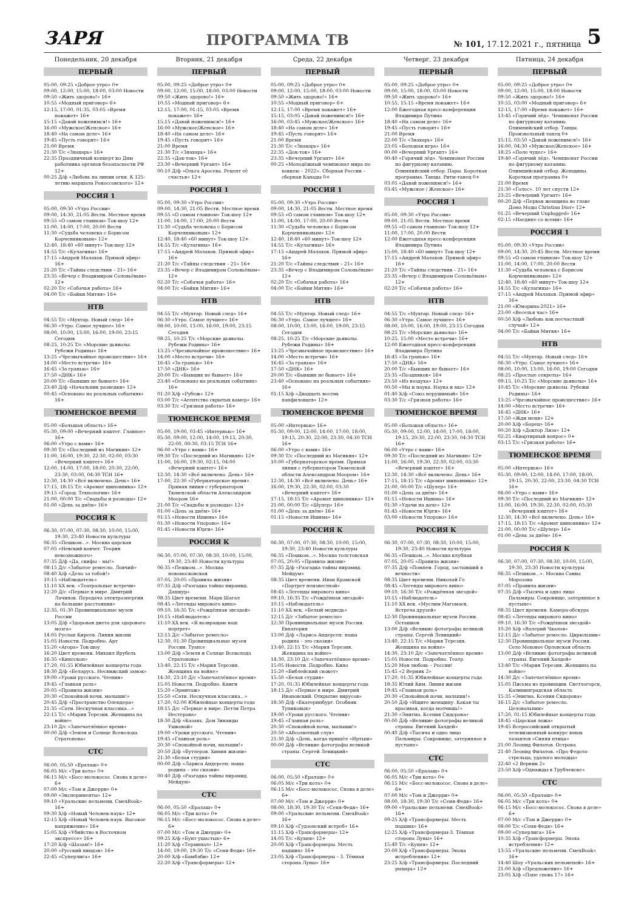ЗАРЯ
ПРОГРАММА ТВ
№ 101, 17.12.2021 г., пятница 5
Понедельник, 20 декабря
ПЕРВЫЙ
05:00, 09:25 «Доброе утро» 0+
09:00, 12:00, 15:00, 18:00, 03:00 Новости
09:50 «Жить здорово!» 16+
10:55 «Модный приговор» 6+
12:15, 17:00, 01:35, 03:05 «Время покажет» 16+
15:15 «Давай поженимся!» 16+
16:00 «Мужское/Женское» 16+
18:40 «На самом деле» 16+
19:45 «Пусть говорят» 16+
21:00 Время
21:30 Т/с «Знахарь» 16+
22:35 Праздничный концерт ко Дню работника органов безопасности РФ 12+
00:25 Д/ф «Любовь на линии огня. К 125-летию маршала Рокоссовского» 12+
РОССИЯ 1
05:00, 09:30 «Утро России»
09:00, 14:30, 21:05 Вести. Местное время
09:55 «О самом главном» Ток-шоу 12+
11:00, 14:00, 17:00, 20:00 Вести
11:30 «Судьба человека с Борисом Корчевниковым» 12+
12:40, 18:40 «60 минут» Ток-шоу 12+
14:55 Т/с «Кулагины» 16+
17:15 «Андрей Малахов. Прямой эфир» 16+
21:20 Т/с «Тайны следствия – 21» 16+
23:35 «Вечер с Владимиром Соловьёвым» 12+
02:20 Т/с «Собачья работа» 16+
04:00 Т/с «Байки Митяя» 16+
НТВ
04:55 Т/с «Мухтар. Новый след» 16+
06:30 «Утро. Самое лучшее» 16+
08:00, 10:00, 13:00, 16:00, 19:00, 23:15 Сегодня
08:25, 10:25 Т/с «Морские дьяволы. Рубежи Родины» 16+
13:25 «Чрезвычайное происшествие» 16+
14:00 «Место встречи» 16+
16:45 «За гранью» 16+
17:50 «ДНК» 16+
20:00 Т/с «Бывших не бывает» 16+
23:40 Д/ф «Начальник разведки» 12+
00:45 «Основано на реальных событиях» 16+
ТЮМЕНСКОЕ ВРЕМЯ
05:00 «Большая область» 16+
05:30, 09:00 «Вечерний хэштег. Главное» 16+
06:00 «Утро с вами» 16+
09:30 Т/с «Последний из Магикян» 12+
11:00, 16:00, 19:30, 22:30, 02:00, 03:30 «Вечерний хэштег» 16+
12:00, 14:00, 17:00, 18:00, 20:30, 22:00, 23:30, 03:00, 04:30 ТСН 16+
12:30, 14:30 «Всё включено. День» 16+
17:15, 18:15 Т/с «Аромат шиповника» 12+
19:15 «Город. Технологии» 16+
21:00, 00:00 Т/с «Свадьбы и разводы» 12+
01:00 «День за днём» 16+
РОССИЯ К
06:30, 07:00, 07:30, 08:30, 10:00, 15:00, 19:30, 23:40 Новости культуры
06:35 «Пешком...». Москва царская
07:05 «Невский ковчег. Теория невозможного»
07:35 Д/ф «Да, скифы – мы!»
08:15 Д/с «Забытое ремесло. Ловчий»
08:40 Х/ф «Дело за тобой!»
10:15 «Наблюдатель»
11:10 ХХ век. «Театральные встречи»
12:20 Д/с «Первые в мире. Дмитрий Лачинов. Передача электроэнергии на большие расстояния»
12:35, 01:30 Провинциальные музеи России
13:05 Д/ф «Здоровая диета для здорового мозга»
14:05 Руслан Киреев. Линия жизни
15:05 Новости. Подробно. Арт
15:20 «Агора» Ток-шоу
16:20 Цвет времени. Михаил Врубель
16:35 «Кинескоп»
17:20, 01:55 Юбилейные концерты года
18:30 Д/ф «Беларусь. Несвижский замок»
19:00 «Уроки русского. Чтения»
19:45 «Главная роль»
20:05 «Правила жизни»
20:30 «Спокойной ночи, малыши!»
20:45 Д/ф «Пространство Олендера»
21:35 «Сати. Нескучная классика...»
22:15 Т/с «Мария Терезия. Женщина на войне»
23:10 Д/с «Запечатлённое время»
00:00 Д/ф «Земля и Солнце Всеволода Стратонова»
СТС
06:00, 05:50 «Ералаш» 0+
06:05 М/с «Три кота» 0+
06:15 М/с «Босс-молокосос. Снова в деле» 6+
07:00 М/с «Том и Джерри» 0+
09:00 «Эксперименты» 12+
09:10 «Уральские пельмени. СмехBook» 16+
09:30 Х/ф «Новый Человек-паук» 12+
12:15 Х/ф «Новый Человек-паук. Высокое напряжение» 16+
15:05 Х/ф «Убийство в Восточном экспрессе» 16+
17:20 Х/ф «Шазам!» 16+
20:00 «Русский ниндзя» 16+
22:45 «Суперлига» 16+
Вторник, 21 декабря
ПЕРВЫЙ
05:00, 09:25 «Доброе утро» 0+
09:00, 12:00, 15:00, 18:00, 03:00 Новости
09:50 «Жить здорово!» 16+
10:55 «Модный приговор» 6+
12:15, 17:00, 01:15, 03:05 «Время покажет» 16+
15:15 «Давай поженимся!» 16+
16:00 «Мужское/Женское» 16+
18:40 «На самом деле» 16+
19:45 «Пусть говорят» 16+
21:00 Время
21:30 Т/с «Знахарь» 16+
22:35 «Док-ток» 16+
23:30 «Вечерний Ургант» 16+
00:10 Д/ф «Ольга Аросева. Рецепт её счастья» 12+
РОССИЯ 1
05:00, 09:30 «Утро России»
09:00, 14:30, 21:05 Вести. Местное время
09:55 «О самом главном» Ток-шоу 12+
11:00, 14:00, 17:00, 20:00 Вести
11:30 «Судьба человека с Борисом Корчевниковым» 12+
12:40, 18:40 «60 минут» Ток-шоу 12+
14:55 Т/с «Кулагины» 16+
17:15 «Андрей Малахов. Прямой эфир» 16+
21:20 Т/с «Тайны следствия – 21» 16+
23:35 «Вечер с Владимиром Соловьёвым» 12+
02:20 Т/с «Собачья работа» 16+
04:00 Т/с «Байки Митяя» 16+
НТВ
04:55 Т/с «Мухтар. Новый след» 16+
06:30 «Утро. Самое лучшее» 16+
08:00, 10:00, 13:00, 16:00, 19:00, 23:15 Сегодня
08:25, 10:25 Т/с «Морские дьяволы. Рубежи Родины» 16+
13:25 «Чрезвычайное происшествие» 16+
14:00 «Место встречи» 16+
16:45 «За гранью» 16+
17:50 «ДНК» 16+
20:00 Т/с «Бывших не бывает» 16+
23:40 «Основано на реальных событиях» 16+
01:20 Х/ф «Рубеж» 12+
03:00 Т/с «Агентство скрытых камер» 16+
03:30 Т/с «Грязная работа» 16+
ТЮМЕНСКОЕ ВРЕМЯ
05:00, 19:00, 03:45 «Интервью» 16+
05:30, 09:00, 12:00, 14:00, 19:15, 20:30, 22:00, 00:30, 03:15 ТСН 16+
06:00 «Утро с вами» 16+
09:30 Т/с «Последний из Магикян» 12+
11:00, 16:00, 19:30, 02:15, 04:00 «Вечерний хэштег» 16+
12:30, 14:30 «Всё включено. День» 16+
17:00, 22:30 «Губернаторское время». Прямая линия с губернатором Тюменской области Александром Моором 16+
21:00 Т/с «Свадьбы и разводы» 12+
01:00 «День за днём» 16+
01:15 «Новости Ишима» 16+
01:30 «Новости Упорово» 16+
01:45 «Новости Юрги» 16+
РОССИЯ К
06:30, 07:00, 07:30, 08:30, 10:00, 15:00, 19:30, 23:40 Новости культуры
06:35 «Пешком...». Москва новомосковская
07:05, 20:05 «Правила жизни»
07:35 Д/ф «Разгадка тайны пирамид. Дахшур»
08:35 Цвет времени. Марк Шагал
08:45 «Легенды мирового кино»
09:10, 16:35 Т/с «Рождённая звездой»
10:15 «Наблюдатель»
11:10 ХХ век. «Я возвращаю ваш портрет»
12:15 Д/с «Забытое ремесло»
12:30, 01:30 Провинциальные музеи России. Туапсе
13:00 Д/ф «Земля и Солнце Всеволода Стратонова»
13:40, 22:15 Т/с «Мария Терезия. Женщина на войне»
14:30, 23:10 Д/с «Запечатлённое время»
15:05 Новости. Подробно. Книги
15:20 «Эрмитаж»
15:50 «Сати. Нескучная классика...»
17:20, 02:00 Юбилейные концерты года
18:15 Д/с «Первые в мире. Петля Петра Нестерова»
18:30 Д/ф «Казань. Дом Зинаиды Ушковой»
19:00 «Уроки русского. Чтения»
19:45 «Главная роль»
20:30 «Спокойной ночи, малыши!»
20:50 Д/ф «Бутлеров. Химия жизни»
21:30 «Белая студия»
00:00 Д/ф «Лариса Андерсен: наша родина – это сказки»
00:40 Д/ф «Разгадка тайны пирамид. Мейдум»
СТС
06:00, 05:50 «Ералаш» 0+
06:05 М/с «Три кота» 0+
06:15 М/с «Босс-молокосос. Снова в деле» 6+
07:00 М/с «Том и Джерри» 0+
09:25 Х/ф «Бунт ушастых» 6+
11:20 Х/ф «Терминал» 12+
14:00, 19:00, 19:30 Т/с «Сеня-Федя» 16+
20:00 Х/ф «Бамблби» 12+
22:20 Х/ф «Трансформеры» 12+
Среда, 22 декабря
ПЕРВЫЙ
05:00, 09:25 «Доброе утро» 0+
09:00, 12:00, 15:00, 18:00, 03:00 Новости
09:50 «Жить здорово!» 16+
10:55 «Модный приговор» 6+
12:15, 17:00 «Время покажет» 16+
15:15, 03:05 «Давай поженимся!» 16+
16:00, 03:45 «Мужское/Женское» 16+
18:40 «На самом деле» 16+
19:45 «Пусть говорят» 16+
21:00 Время
21:30 Т/с «Знахарь» 16+
22:35 «Док-ток» 16+
23:35 «Вечерний Ургант» 16+
00:25 «Молодёжный чемпионат мира по хоккею – 2022». Сборная России – сборная Канады 0+
РОССИЯ 1
05:00, 09:30 «Утро России»
09:00, 14:30, 21:05 Вести. Местное время
09:55 «О самом главном» Ток-шоу 12+
11:00, 14:00, 17:00, 20:00 Вести
11:30 «Судьба человека с Борисом Корчевниковым» 12+
12:40, 18:40 «60 минут» Ток-шоу 12+
14:55 Т/с «Кулагины» 16+
17:15 «Андрей Малахов. Прямой эфир» 16+
21:20 Т/с «Тайны следствия – 21» 16+
23:35 «Вечер с Владимиром Соловьёвым» 12+
02:20 Т/с «Собачья работа» 16+
04:00 Т/с «Байки Митяя» 16+
НТВ
04:55 Т/с «Мухтар. Новый след» 16+
06:30 «Утро. Самое лучшее» 16+
08:00, 10:00, 13:00, 16:00, 19:00, 23:15 Сегодня
08:25, 10:25 Т/с «Морские дьяволы. Рубежи Родины» 16+
13:25 «Чрезвычайное происшествие» 16+
14:00 «Место встречи» 16+
16:45 «За гранью» 16+
17:50 «ДНК» 16+
20:00 Т/с «Бывших не бывает» 16+
23:40 «Основано на реальных событиях» 16+
01:15 Х/ф «Двадцать восемь панфиловцев» 12+
ТЮМЕНСКОЕ ВРЕМЯ
05:00 «Интервью» 16+
05:30, 09:00, 12:00, 14:00, 17:00, 18:00, 19:15, 20:30, 22:00, 23:30, 04:30 ТСН 16+
06:00 «Утро с вами» 16+
09:30 Т/с «Последний из Магикян» 12+
10:00 «Губернаторское время. Прямая линия с губернатором Тюменской области Александром Моором» 16+
12:30, 14:30 «Всё включено. День» 16+
16:00, 19:30, 22:30, 02:00, 03:30 «Вечерний хэштег» 16+
17:15, 18:15 Т/с «Аромат шиповника» 12+
21:00, 00:00 Т/с «Шулер» 16+
01:00 «День за днём» 16+
01:15 «Новости Ишима» 16+
РОССИЯ К
06:30, 07:00, 07:30, 08:30, 10:00, 15:00, 19:30, 23:40 Новости культуры
06:35 «Пешком...». Москва толстовская
07:05, 20:05 «Правила жизни»
07:35 Д/ф «Разгадка тайны пирамид. Мейдум»
08:35 Цвет времени. Иван Крамской «Портрет неизвестной»
08:45 «Легенды мирового кино»
09:10, 16:35 Т/с «Рождённая звездой»
10:15 «Наблюдатель»
11:10 ХХ век. «Белый медведь»
12:15 Д/с «Забытое ремесло»
12:30 Провинциальные музеи России. Евпатория
13:00 Д/ф «Лариса Андерсен: наша родина – это сказки»
13:40, 22:15 Т/с «Мария Терезия. Женщина на войне»
14:30, 23:10 Д/с «Запечатлённое время»
15:05 Новости. Подробно. Кино
15:20 «Библейский сюжет»
15:50 «Белая студия»
17:20, 01:35 Юбилейные концерты года
18:15 Д/с «Первые в мире. Дмитрий Ивановский. Открытие вирусов»
18:30 Д/ф «Екатеринбург. Особняк Тупиковых»
19:00 «Уроки русского. Чтения»
19:45 «Главная роль»
20:30 «Спокойной ночи, малыши!»
20:50 «Абсолютный слух»
21:30 Д/ф «День, когда пришёл «Иртыш»
00:00 Д/ф «Великие фотографы великой страны. Сергей Левицкий»
СТС
06:00, 05:50 «Ералаш» 0+
06:05 М/с «Три кота» 0+
06:15 М/с «Босс-молокосос. Снова в деле» 6+
07:00 М/с «Том и Джерри» 0+
08:00, 18:30, 19:30 Т/с «Сеня-Федя» 16+
09:00 «Уральские пельмени. СмехBook» 16+
09:10 Х/ф «Гудзонский ястреб» 16+
11:15 Х/ф «Трансформеры» 12+
14:05 Т/с «Кухня» 12+
20:00 Х/ф «Трансформеры. Месть падших» 16+
23:05 Х/ф «Трансформеры – 3. Тёмная сторона Луны» 16+
Четверг, 23 декабря
ПЕРВЫЙ
05:00, 09:25 «Доброе утро» 0+
09:00, 15:00, 18:00, 03:00 Новости
09:50 «Жить здорово!» 16+
10:55, 15:15 «Время покажет» 16+
12:00 Ежегодная пресс-конференция Владимира Путина
18:40 «На самом деле» 16+
19:45 «Пусть говорят» 16+
21:00 Время
22:00 Т/с «Знахарь» 16+
23:05 «Большая игра» 16+
00:00 «Вечерний Ургант» 16+
00:40 «Горячий лёд». Чемпионат России по фигурному катанию. Олимпийский отбор. Пары. Короткая программа. Танцы. Ритм-танец 0+
03:05 «Давай поженимся!» 16+
03:45 «Мужское / Женское» 16+
РОССИЯ 1
05:00, 09:30 «Утро России»
09:00, 21:05 Вести. Местное время
09:55 «О самом главном» Ток-шоу 12+
11:00, 17:00, 20:00 Вести
12:00 Ежегодная пресс-конференция Владимира Путина
15:00, 18:40 «60 минут» Ток-шоу 12+
17:15 «Андрей Малахов. Прямой эфир» 16+
21:20 Т/с «Тайны следствия – 21» 16+
23:35 «Вечер с Владимиром Соловьёвым» 12+
02:20 Т/с «Собачья работа» 16+
НТВ
04:55 Т/с «Мухтар. Новый след» 16+
06:30 «Утро. Самое лучшее» 16+
08:00, 10:00, 16:00, 19:00, 23:15 Сегодня
08:25 Т/с «Морские дьяволы» 16+
10:25, 15:00 «Место встречи» 16+
12:00 Ежегодная пресс-конференция Владимира Путина
16:45 «За гранью» 16+
17:50 «ДНК» 16+
20:00 Т/с «Бывших не бывает» 16+
23:35 «Поздняков» 16+
23:50 «Из воздуха» 12+
00:50 «Мы и наука. Наука и мы» 12+
01:40 Х/ф «Союз нерушимый» 16+
03:30 Т/с «Грязная работа» 16+
ТЮМЕНСКОЕ ВРЕМЯ
05:00 «Большая область» 16+
05:30, 09:00, 12:00, 14:00, 17:00, 18:00, 19:15, 20:30, 22:00, 23:30, 04:30 ТСН 16+
06:00 «Утро с вами» 16+
09:30 Т/с «Последний из Магикян» 12+
11:00, 16:00, 19:30, 22:30, 02:00, 03:30 «Вечерний хэштег» 16+
12:30, 14:30 «Всё включено. День» 16+
17:15, 18:15 Т/с «Аромат шиповника» 12+
21:00, 00:00 Т/с «Шулер» 16+
01:00 «День за днём» 16+
01:15 «Новости Ишима» 16+
01:30 «Удачи на даче» 12+
01:45 «Новости Юрги» 16+
03:00 «Новости Упорово» 16+
РОССИЯ К
06:30, 07:00, 07:30, 08:30, 10:00, 15:00, 19:30, 23:40 Новости культуры
06:35 «Пешком...». Москва клубная
07:05, 20:05 «Правила жизни»
07:35 Д/ф «Помпеи. Город, застывший в вечности»
08:35 Цвет времени. Николай Ге
08:45 «Легенды мирового кино»
09:10, 16:30 Т/с «Рождённая звездой»
10:15 «Наблюдатель»
11:10 ХХ век. «Муслим Магомаев. Встреча друзей»
12:30 Провинциальные музеи России. Осташков
13:00 Д/ф «Великие фотографы великой страны. Сергей Левицкий»
13:40, 22:15 Т/с «Мария Терезия. Женщина на войне»
14:30, 23:10 Д/с «Запечатлённое время»
15:05 Новости. Подробно. Театр
15:20 Моя любовь – Россия!
15:45 «2 Верник 2»
17:20, 01:35 Юбилейные концерты года
18:35 Юлий Ким. Линия жизни
19:45 «Главная роль»
20:30 «Спокойной ночи, малыши!»
20:50 Д/ф «Ищите женщину. Какая ты красивая, когда молчишь!»
21:30 «Энигма. Ксения Сидорова»
00:00 Д/ф «Великие фотографы великой страны. Евгений Халдей»
00:40 Д/ф «Тысяча и одно лицо Пальмиры. Сокровище, затерянное в пустыне»
СТС
06:00, 05:50 «Ералаш» 0+
06:05 М/с «Три кота» 0+
06:15 М/с «Босс-молокосос. Снова в деле» 6+
07:00 М/с «Том и Джерри» 0+
08:00, 18:30, 19:30 Т/с «Сеня-Федя» 16+
09:00 «Уральские пельмени. СмехBook» 16+
09:25 Х/ф «Трансформеры. Месть падших» 16+
12:25 Х/ф «Трансформеры-3. Тёмная сторона Луны» 16+
15:40 Т/с «Кухня» 12+
20:00 Х/ф «Трансформеры. Эпоха истребления» 12+
23:25 Х/ф «Трансформеры. Последний рыцарь» 12+
Пятница, 24 декабря
ПЕРВЫЙ
05:00, 09:25 «Доброе утро» 0+
09:00, 12:00, 15:00, 18:00 Новости
09:50 «Жить здорово!» 16+
10:55, 03:00 «Модный приговор» 6+
12:15, 17:00 «Время покажет» 16+
13:45 «Горячий лёд». Чемпионат России по фигурному катанию. Олимпийский отбор. Танцы. Произвольный танец 0+
15:15, 03:50 «Давай поженимся!» 16+
16:00, 04:30 «Мужское/Женское» 16+
18:25 «Поле чудес» 16+
19:40 «Горячий лёд». Чемпионат России по фигурному катанию. Олимпийский отбор. Женщины. Короткая программа 0+
21:00 Время
21:30 «Голос». 10 лет спустя 12+
23:25 «Вечерний Ургант» 16+
00:20 Д/ф «Первая женщина во главе Дома Моды Christian Dior» 12+
01:25 «Вечерний Unplugged» 16+
02:15 «Наедине со всеми» 16+
РОССИЯ 1
05:00, 09:30 «Утро России»
09:00, 14:30, 20:45 Вести. Местное время
09:55 «О самом главном» Ток-шоу 12+
11:00, 14:00, 17:00, 20:00 Вести
11:30 «Судьба человека с Борисом Корчевниковым» 12+
12:40, 18:40 «60 минут» Ток-шоу 12+
14:55 Т/с «Кулагины» 16+
17:15 «Андрей Малахов. Прямой эфир» 16+
21:00 «Юморина-2021» 16+
23:00 «Веселья час» 16+
00:50 Х/ф «Любовь как несчастный случай» 12+
04:00 Т/с «Байки Митяя» 16+
НТВ
04:55 Т/с «Мухтар. Новый след» 16+
06:30 «Утро. Самое лучшее» 16+
08:00, 10:00, 13:00, 16:00, 19:00 Сегодня
08:25 «Простые секреты» 16+
09:15, 10:25 Т/с «Морские дьяволы» 16+
10:45 Т/с «Морские дьяволы. Рубежи Родины» 16+
13:25 «Чрезвычайное происшествие» 16+
14:00 «Место встречи» 16+
16:45 «ДНК» 16+
17:50 «Жди меня» 12+
20:00 Х/ф «Борец» 16+
00:20 Х/ф «Доктор Лиза» 12+
02:25 «Квартирный вопрос» 0+
03:15 Т/с «Грязная работа» 16+
ТЮМЕНСКОЕ ВРЕМЯ
05:00 «Интервью» 16+
05:30, 09:00, 12:00, 14:00, 17:00, 18:00, 19:15, 20:30, 22:00, 23:30, 04:30 ТСН 16+
06:00 «Утро с вами» 16+
09:30 Т/с «Последний из Магикян» 12+
11:00, 16:00, 19:30, 22:30, 02:00, 03:30 «Вечерний хэштег» 16+
12:30, 14:30 «Всё включено. День» 16+
17:15, 18:15 Т/с «Аромат шиповника» 12+
21:00, 00:00 Т/с «Шулер» 16+
01:00 «День за днём» 16+
РОССИЯ К
06:30, 07:00, 07:30, 08:30, 10:00, 15:00, 19:30, 23:30 Новости культуры
06:35 «Пешком...». Москва Саввы Морозова
07:05 «Правила жизни»
07:35 Д/ф «Тысяча и одно лицо Пальмиры. Сокровище, затерянное в пустыне»
08:35 Цвет времени. Камера-обскура
08:45 «Легенды мирового кино»
09:10, 16:30 Т/с «Рождённая звездой»
10:20 Х/ф «Валерий Чкалов»
12:15 Д/с «Забытое ремесло. Цирюльник»
12:30 Провинциальные музеи России. Село Моховое Орловская область
13:00 Д/ф «Великие фотографы великой страны. Евгений Халдей»
13:40 Т/с «Мария Терезия. Женщина на войне»
14:30 Д/с «Запечатлённое время»
15:05 Письма из провинции. Светлогорск, Калининградская область
15:35 «Энигма. Ксения Сидорова»
16:15 Д/с «Забытое ремесло. Целовальник»
17:20, 01:15 Юбилейные концерты года
18:45 «Царская ложа»
19:45 Всероссийский открытый телевизионный конкурс юных талантов «Синяя птица»
21:00 Леонид Филатов. Острова
21:40 Леонид Филатов. «Про Федота-стрельца, удалого молодца»
22:40 «2 Верник 2»
23:50 Х/ф «Однажды в Трубчевске»
СТС
06:00, 05:50 «Ералаш» 0+
06:05 М/с «Три кота» 0+
06:15 М/с «Босс-молокосос. Снова в деле» 6+
07:00 М/с «Том и Джерри» 0+
08:00 Т/с «Сеня-Федя» 16+
09:00 «Суперлига» 16+
10:35 Х/ф «Трансформеры. Эпоха истребления» 12+
13:55 «Уральские пельмени. СмехBook» 16+
14:40 Шоу «Уральских пельменей» 16+
21:00 Х/ф «Предложение» 16+
23:05 Х/ф «Папе снова 17» 16+